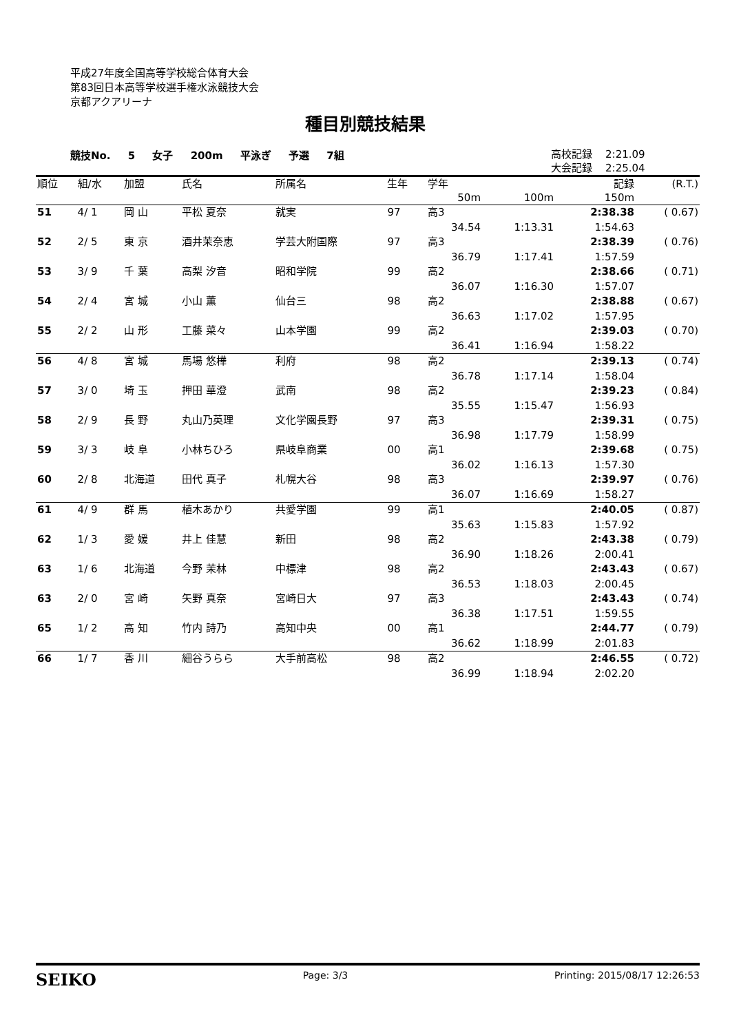平成27年度全国高等学校総合体育大会
第83回日本高等学校選手権水泳競技大会
京都アクアリーナ
種目別競技結果
競技No. 5 女子 200m 平泳ぎ 予選 7組
高校記録 2:21.09
大会記録 2:25.04
| 順位 | 組/水 | 加盟 | 氏名 | 所属名 | 生年 | 学年 | | 記録 | (R.T.) |
| --- | --- | --- | --- | --- | --- | --- | --- | --- | --- |
| | | | | | | 50m | 100m | 150m | |
| 51 | 4/ 1 | 岡 山 | 平松 夏奈 | 就実 | 97 | 高3 | | 2:38.38 | ( 0.67) |
| | | | | | | 34.54 | 1:13.31 | 1:54.63 | |
| 52 | 2/ 5 | 東 京 | 酒井茉奈恵 | 学芸大附国際 | 97 | 高3 | | 2:38.39 | ( 0.76) |
| | | | | | | 36.79 | 1:17.41 | 1:57.59 | |
| 53 | 3/ 9 | 千 葉 | 高梨 汐音 | 昭和学院 | 99 | 高2 | | 2:38.66 | ( 0.71) |
| | | | | | | 36.07 | 1:16.30 | 1:57.07 | |
| 54 | 2/ 4 | 宮 城 | 小山 薫 | 仙台三 | 98 | 高2 | | 2:38.88 | ( 0.67) |
| | | | | | | 36.63 | 1:17.02 | 1:57.95 | |
| 55 | 2/ 2 | 山 形 | 工藤 菜々 | 山本学園 | 99 | 高2 | | 2:39.03 | ( 0.70) |
| | | | | | | 36.41 | 1:16.94 | 1:58.22 | |
| 56 | 4/ 8 | 宮 城 | 馬場 悠樺 | 利府 | 98 | 高2 | | 2:39.13 | ( 0.74) |
| | | | | | | 36.78 | 1:17.14 | 1:58.04 | |
| 57 | 3/ 0 | 埼 玉 | 押田 華澄 | 武南 | 98 | 高2 | | 2:39.23 | ( 0.84) |
| | | | | | | 35.55 | 1:15.47 | 1:56.93 | |
| 58 | 2/ 9 | 長 野 | 丸山乃英理 | 文化学園長野 | 97 | 高3 | | 2:39.31 | ( 0.75) |
| | | | | | | 36.98 | 1:17.79 | 1:58.99 | |
| 59 | 3/ 3 | 岐 阜 | 小林ちひろ | 県岐阜商業 | 00 | 高1 | | 2:39.68 | ( 0.75) |
| | | | | | | 36.02 | 1:16.13 | 1:57.30 | |
| 60 | 2/ 8 | 北海道 | 田代 真子 | 札幌大谷 | 98 | 高3 | | 2:39.97 | ( 0.76) |
| | | | | | | 36.07 | 1:16.69 | 1:58.27 | |
| 61 | 4/ 9 | 群 馬 | 植木あかり | 共愛学園 | 99 | 高1 | | 2:40.05 | ( 0.87) |
| | | | | | | 35.63 | 1:15.83 | 1:57.92 | |
| 62 | 1/ 3 | 愛 媛 | 井上 佳慧 | 新田 | 98 | 高2 | | 2:43.38 | ( 0.79) |
| | | | | | | 36.90 | 1:18.26 | 2:00.41 | |
| 63 | 1/ 6 | 北海道 | 今野 茉林 | 中標津 | 98 | 高2 | | 2:43.43 | ( 0.67) |
| | | | | | | 36.53 | 1:18.03 | 2:00.45 | |
| 63 | 2/ 0 | 宮 崎 | 矢野 真奈 | 宮崎日大 | 97 | 高3 | | 2:43.43 | ( 0.74) |
| | | | | | | 36.38 | 1:17.51 | 1:59.55 | |
| 65 | 1/ 2 | 高 知 | 竹内 詩乃 | 高知中央 | 00 | 高1 | | 2:44.77 | ( 0.79) |
| | | | | | | 36.62 | 1:18.99 | 2:01.83 | |
| 66 | 1/ 7 | 香 川 | 細谷うらら | 大手前高松 | 98 | 高2 | | 2:46.55 | ( 0.72) |
| | | | | | | 36.99 | 1:18.94 | 2:02.20 | |
SEIKO Page: 3/3 Printing: 2015/08/17 12:26:53